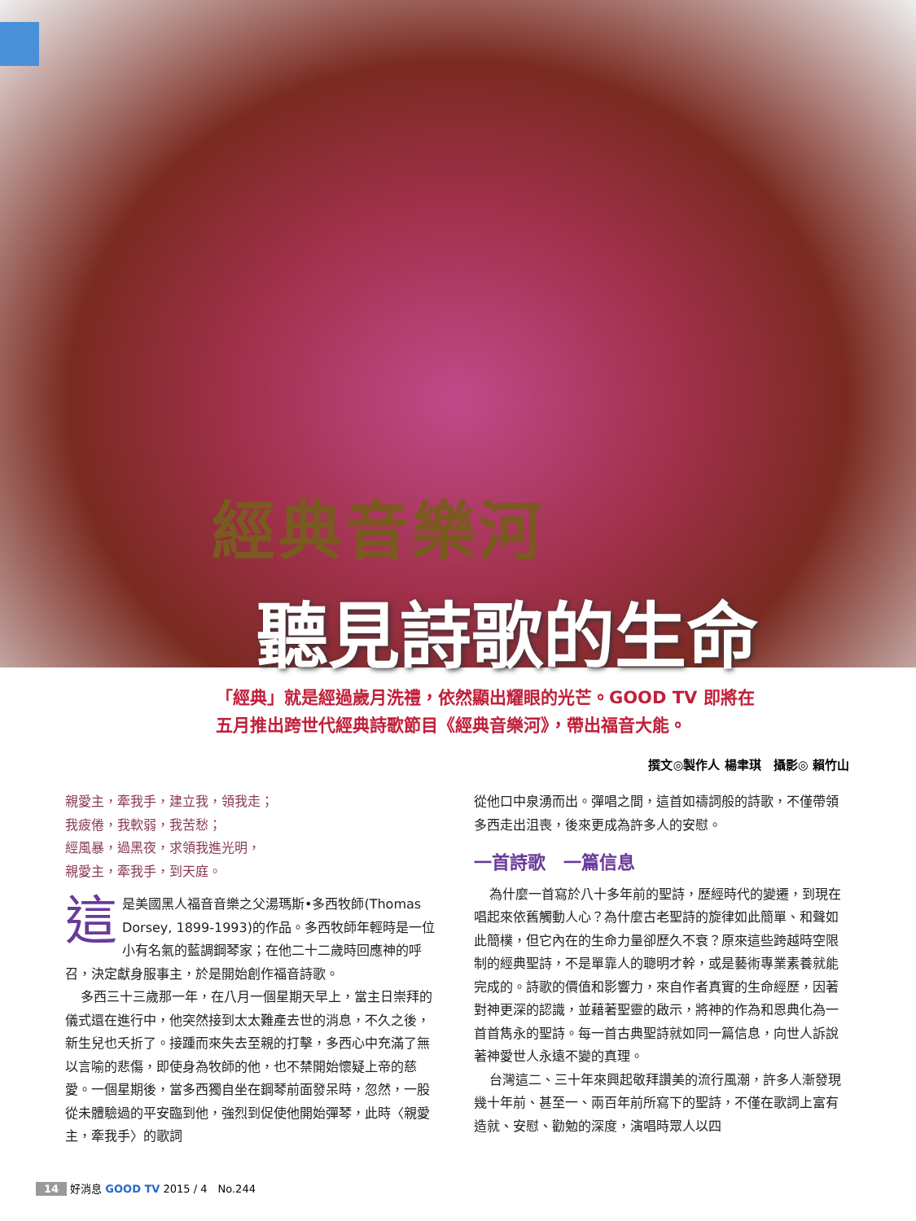經典音樂河
聽見詩歌的生命
「經典」就是經過歲月洗禮，依然顯出耀眼的光芒。GOOD TV 即將在
五月推出跨世代經典詩歌節目《經典音樂河》，帶出福音大能。
撰文◎製作人 楊聿琪　攝影◎ 賴竹山
親愛主，牽我手，建立我，領我走；
我疲倦，我軟弱，我苦愁；
經風暴，過黑夜，求領我進光明，
親愛主，牽我手，到天庭。
這是美國黑人福音音樂之父湯瑪斯•多西牧師(Thomas Dorsey, 1899-1993)的作品。多西牧師年輕時是一位小有名氣的藍調鋼琴家；在他二十二歲時回應神的呼召，決定獻身服事主，於是開始創作福音詩歌。
多西三十三歲那一年，在八月一個星期天早上，當主日崇拜的儀式還在進行中，他突然接到太太難產去世的消息，不久之後，新生兒也夭折了。接踵而來失去至親的打擊，多西心中充滿了無以言喻的悲傷，即使身為牧師的他，也不禁開始懷疑上帝的慈愛。一個星期後，當多西獨自坐在鋼琴前面發呆時，忽然，一股從未體驗過的平安臨到他，強烈到促使他開始彈琴，此時〈親愛主，牽我手〉的歌詞
從他口中泉湧而出。彈唱之間，這首如禱詞般的詩歌，不僅帶領多西走出沮喪，後來更成為許多人的安慰。
一首詩歌　一篇信息
為什麼一首寫於八十多年前的聖詩，歷經時代的變遷，到現在唱起來依舊觸動人心？為什麼古老聖詩的旋律如此簡單、和聲如此簡樸，但它內在的生命力量卻歷久不衰？原來這些跨越時空限制的經典聖詩，不是單靠人的聰明才幹，或是藝術專業素養就能完成的。詩歌的價值和影響力，來自作者真實的生命經歷，因著對神更深的認識，並藉著聖靈的啟示，將神的作為和恩典化為一首首雋永的聖詩。每一首古典聖詩就如同一篇信息，向世人訴說著神愛世人永遠不變的真理。
台灣這二、三十年來興起敬拜讚美的流行風潮，許多人漸發現幾十年前、甚至一、兩百年前所寫下的聖詩，不僅在歌詞上富有造就、安慰、勸勉的深度，演唱時眾人以四
14 好消息 GOOD TV 2015 / 4　No.244